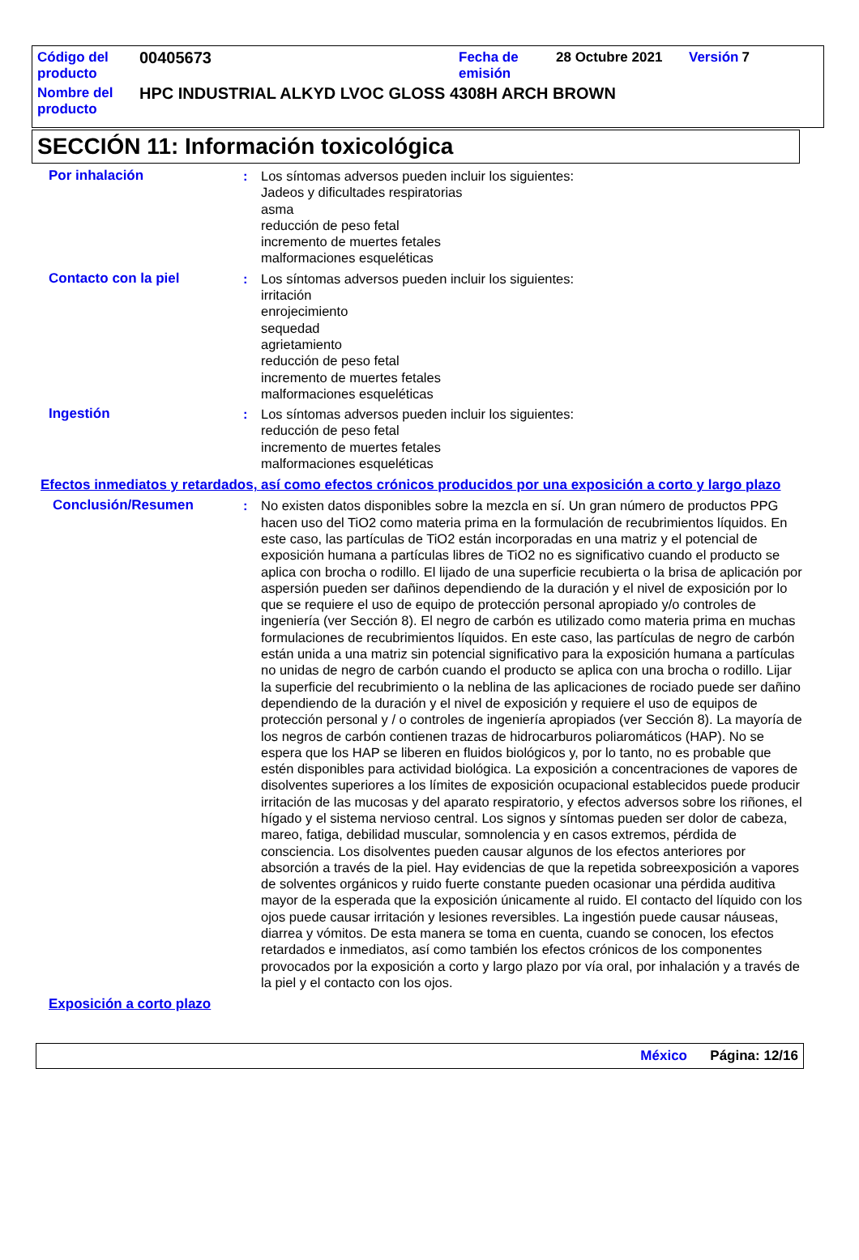| Código del producto | 00405673 | Fecha de emisión | 28 Octubre 2021 | Versión | 7 |
| Nombre del producto | HPC INDUSTRIAL ALKYD LVOC GLOSS 4308H ARCH BROWN | | | | |
SECCIÓN 11: Información toxicológica
Por inhalación : Los síntomas adversos pueden incluir los siguientes:
Jadeos y dificultades respiratorias
asma
reducción de peso fetal
incremento de muertes fetales
malformaciones esqueléticas
Contacto con la piel : Los síntomas adversos pueden incluir los siguientes:
irritación
enrojecimiento
sequedad
agrietamiento
reducción de peso fetal
incremento de muertes fetales
malformaciones esqueléticas
Ingestión : Los síntomas adversos pueden incluir los siguientes:
reducción de peso fetal
incremento de muertes fetales
malformaciones esqueléticas
Efectos inmediatos y retardados, así como efectos crónicos producidos por una exposición a corto y largo plazo
Conclusión/Resumen : No existen datos disponibles sobre la mezcla en sí. Un gran número de productos PPG hacen uso del TiO2 como materia prima en la formulación de recubrimientos líquidos. En este caso, las partículas de TiO2 están incorporadas en una matriz y el potencial de exposición humana a partículas libres de TiO2 no es significativo cuando el producto se aplica con brocha o rodillo. El lijado de una superficie recubierta o la brisa de aplicación por aspersión pueden ser dañinos dependiendo de la duración y el nivel de exposición por lo que se requiere el uso de equipo de protección personal apropiado y/o controles de ingeniería (ver Sección 8). El negro de carbón es utilizado como materia prima en muchas formulaciones de recubrimientos líquidos. En este caso, las partículas de negro de carbón están unida a una matriz sin potencial significativo para la exposición humana a partículas no unidas de negro de carbón cuando el producto se aplica con una brocha o rodillo. Lijar la superficie del recubrimiento o la neblina de las aplicaciones de rociado puede ser dañino dependiendo de la duración y el nivel de exposición y requiere el uso de equipos de protección personal y / o controles de ingeniería apropiados (ver Sección 8). La mayoría de los negros de carbón contienen trazas de hidrocarburos poliaromáticos (HAP). No se espera que los HAP se liberen en fluidos biológicos y, por lo tanto, no es probable que estén disponibles para actividad biológica. La exposición a concentraciones de vapores de disolventes superiores a los límites de exposición ocupacional establecidos puede producir irritación de las mucosas y del aparato respiratorio, y efectos adversos sobre los riñones, el hígado y el sistema nervioso central. Los signos y síntomas pueden ser dolor de cabeza, mareo, fatiga, debilidad muscular, somnolencia y en casos extremos, pérdida de consciencia. Los disolventes pueden causar algunos de los efectos anteriores por absorción a través de la piel. Hay evidencias de que la repetida sobreexposición a vapores de solventes orgánicos y ruido fuerte constante pueden ocasionar una pérdida auditiva mayor de la esperada que la exposición únicamente al ruido. El contacto del líquido con los ojos puede causar irritación y lesiones reversibles. La ingestión puede causar náuseas, diarrea y vómitos. De esta manera se toma en cuenta, cuando se conocen, los efectos retardados e inmediatos, así como también los efectos crónicos de los componentes provocados por la exposición a corto y largo plazo por vía oral, por inhalación y a través de la piel y el contacto con los ojos.
Exposición a corto plazo
México Página: 12/16